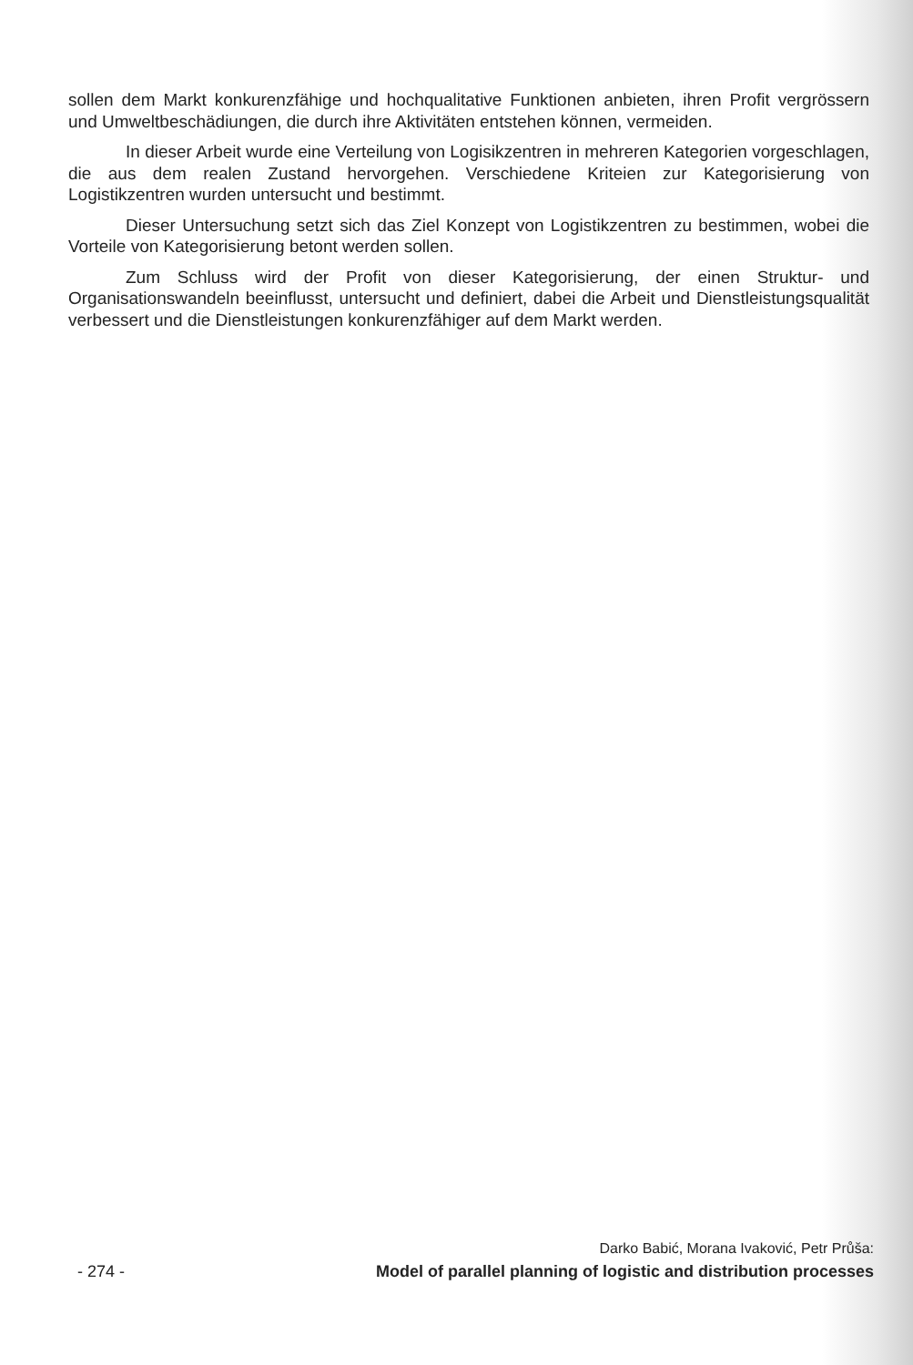sollen dem Markt konkurenzfähige und hochqualitative Funktionen anbieten, ihren Profit vergrössern und Umweltbeschädiungen, die durch ihre Aktivitäten entstehen können, vermeiden.
In dieser Arbeit wurde eine Verteilung von Logisikzentren in mehreren Kategorien vorgeschlagen, die aus dem realen Zustand hervorgehen. Verschiedene Kriteien zur Kategorisierung von Logistikzentren wurden untersucht und bestimmt.
Dieser Untersuchung setzt sich das Ziel Konzept von Logistikzentren zu bestimmen, wobei die Vorteile von Kategorisierung betont werden sollen.
Zum Schluss wird der Profit von dieser Kategorisierung, der einen Struktur- und Organisationswandeln beeinflusst, untersucht und definiert, dabei die Arbeit und Dienstleistungsqualität verbessert und die Dienstleistungen konkurenzfähiger auf dem Markt werden.
Darko Babić, Morana Ivaković, Petr Průša:
- 274 - Model of parallel planning of logistic and distribution processes